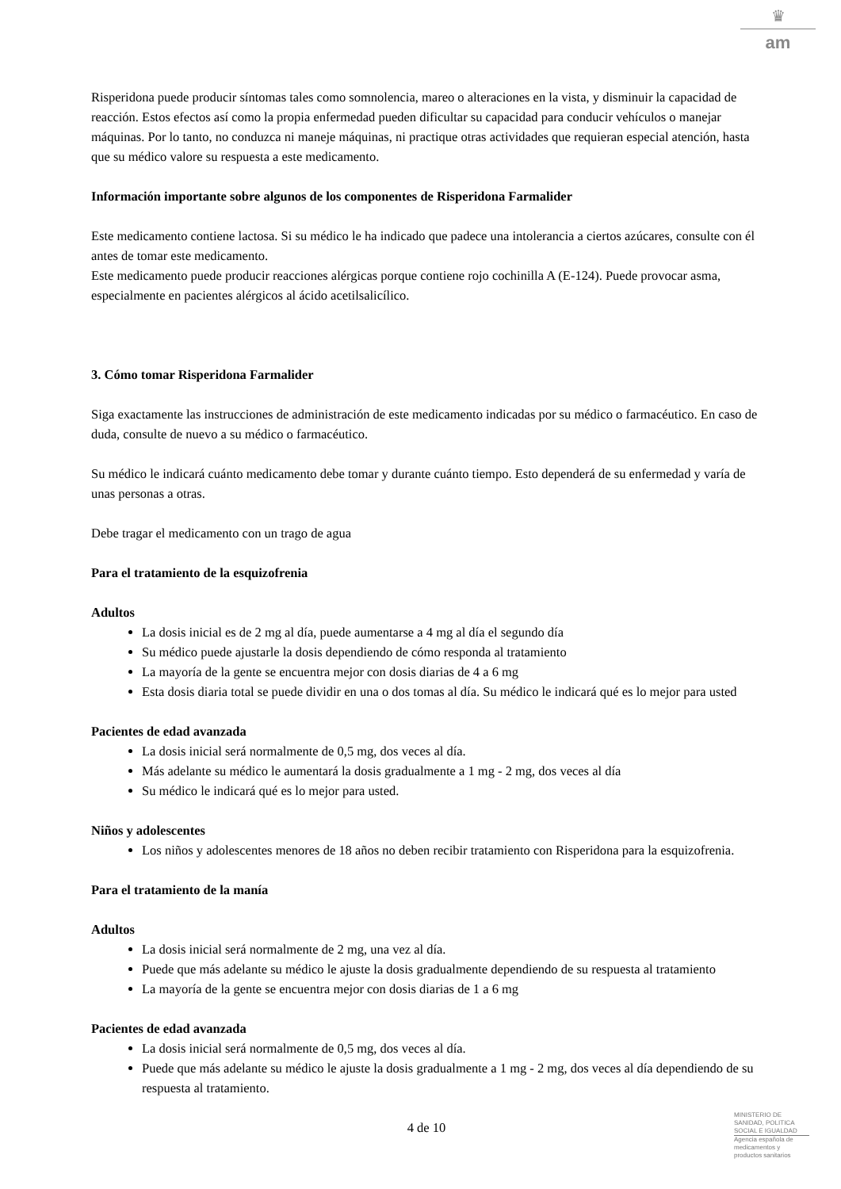♛
am
Risperidona puede producir síntomas tales como somnolencia, mareo o alteraciones en la vista, y disminuir la capacidad de reacción. Estos efectos así como la propia enfermedad pueden dificultar su capacidad para conducir vehículos o manejar máquinas. Por lo tanto, no conduzca ni maneje máquinas, ni practique otras actividades que requieran especial atención, hasta que su médico valore su respuesta a este medicamento.
Información importante sobre algunos de los componentes de Risperidona Farmalider
Este medicamento contiene lactosa. Si su médico le ha indicado que padece una intolerancia a ciertos azúcares, consulte con él antes de tomar este medicamento.
Este medicamento puede producir reacciones alérgicas porque contiene rojo cochinilla A (E-124). Puede provocar asma, especialmente en pacientes alérgicos al ácido acetilsalicílico.
3. Cómo tomar Risperidona Farmalider
Siga exactamente las instrucciones de administración de este medicamento indicadas por su médico o farmacéutico. En caso de duda, consulte de nuevo a su médico o farmacéutico.
Su médico le indicará cuánto medicamento debe tomar y durante cuánto tiempo. Esto dependerá de su enfermedad y varía de unas personas a otras.
Debe tragar el medicamento con un trago de agua
Para el tratamiento de la esquizofrenia
Adultos
La dosis inicial es de 2 mg al día, puede aumentarse a 4 mg al día el segundo día
Su médico puede ajustarle la dosis dependiendo de cómo responda al tratamiento
La mayoría de la gente se encuentra mejor con dosis diarias de 4 a 6 mg
Esta dosis diaria total se puede dividir en una o dos tomas al día. Su médico le indicará qué es lo mejor para usted
Pacientes de edad avanzada
La dosis inicial será normalmente de 0,5 mg, dos veces al día.
Más adelante su médico le aumentará la dosis gradualmente a 1 mg - 2 mg, dos veces al día
Su médico le indicará qué es lo mejor para usted.
Niños y adolescentes
Los niños y adolescentes menores de 18 años no deben recibir tratamiento con Risperidona para la esquizofrenia.
Para el tratamiento de la manía
Adultos
La dosis inicial será normalmente de 2 mg, una vez al día.
Puede que más adelante su médico le ajuste la dosis gradualmente dependiendo de su respuesta al tratamiento
La mayoría de la gente se encuentra mejor con dosis diarias de 1 a 6 mg
Pacientes de edad avanzada
La dosis inicial será normalmente de 0,5 mg, dos veces al día.
Puede que más adelante su médico le ajuste la dosis gradualmente a 1 mg - 2 mg, dos veces al día dependiendo de su respuesta al tratamiento.
4 de 10
MINISTERIO DE
SANIDAD, POLITICA
SOCIAL E IGUALDAD
Agencia española de
medicamentos y
productos sanitarios